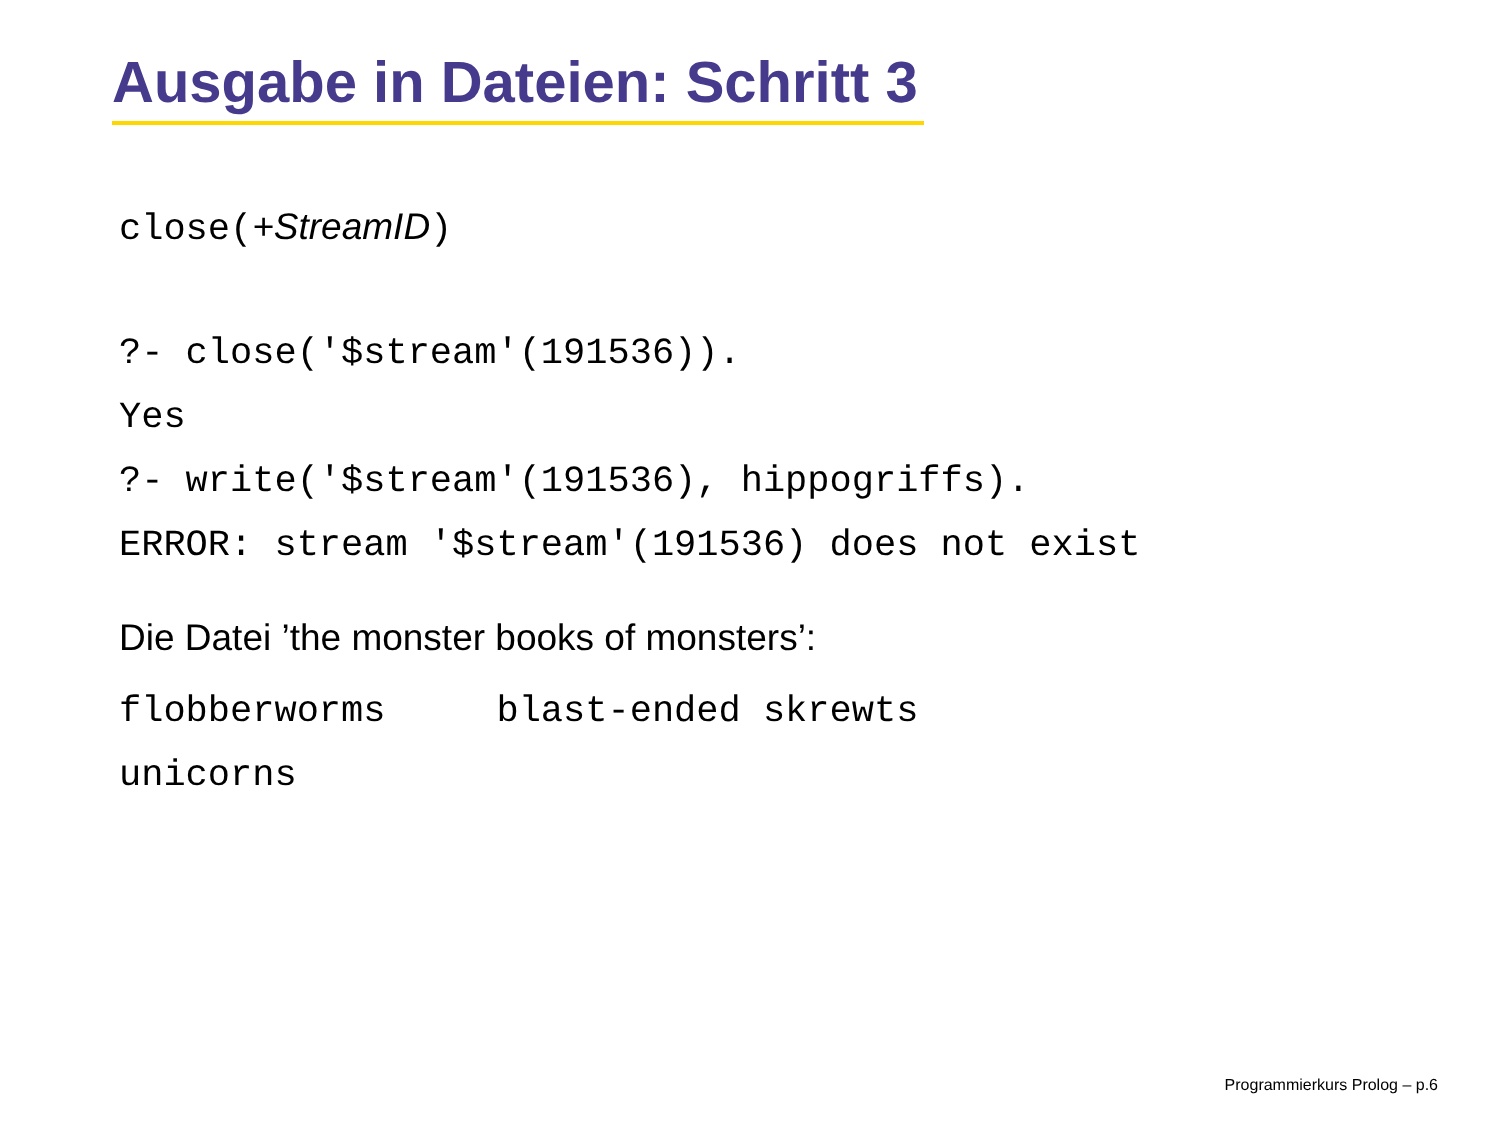Ausgabe in Dateien: Schritt 3
close(+StreamID)
?- close('$stream'(191536)).
Yes
?- write('$stream'(191536), hippogriffs).
ERROR: stream '$stream'(191536) does not exist
Die Datei ’the monster books of monsters’:
flobberworms blast-ended skrewts
unicorns
Programmierkurs Prolog – p.6